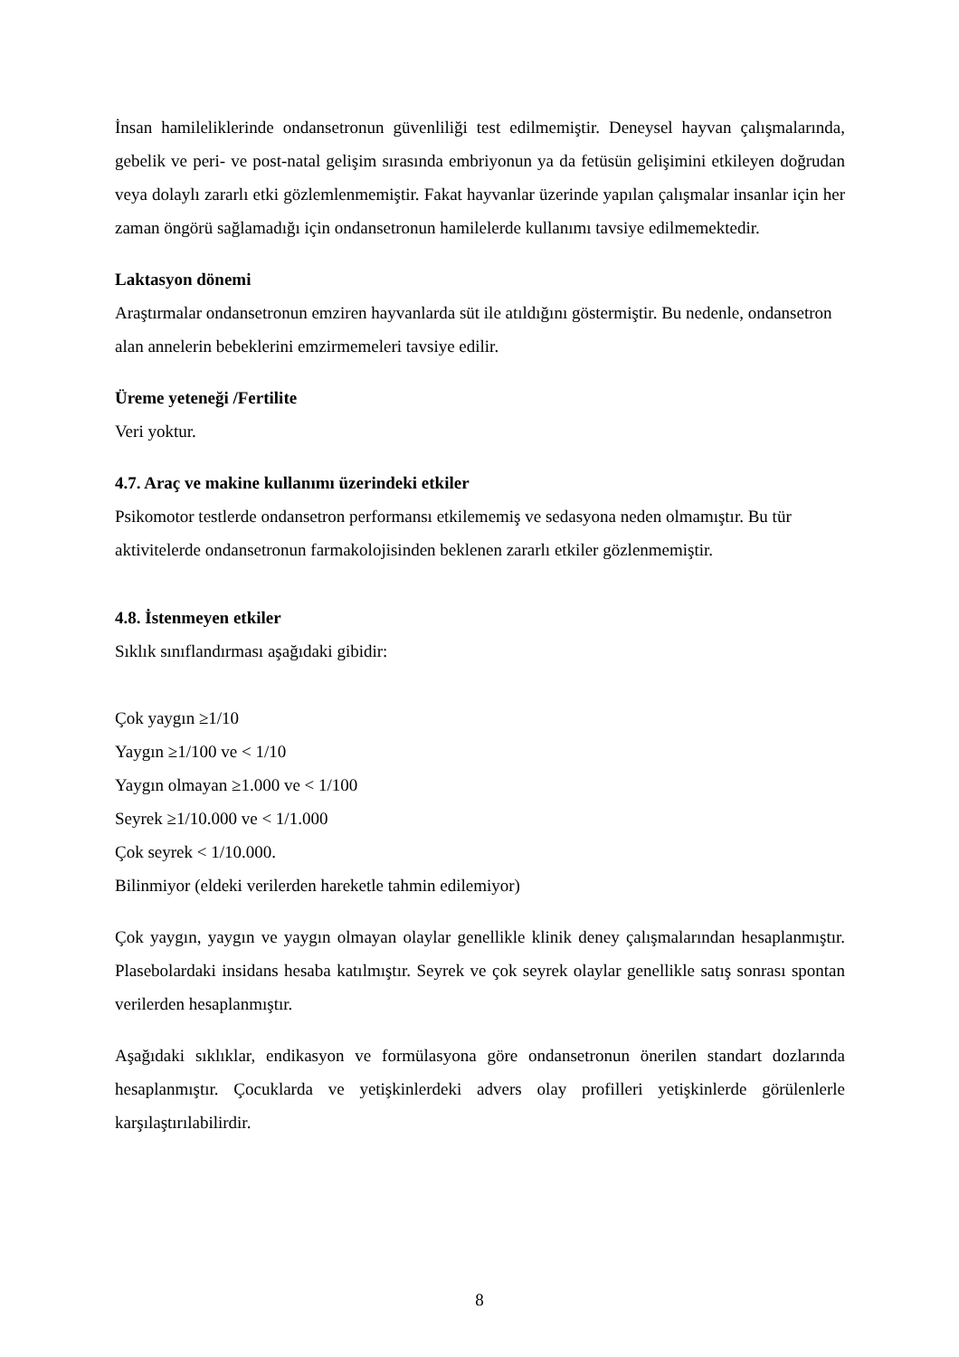İnsan hamileliklerinde ondansetronun güvenliliği test edilmemiştir. Deneysel hayvan çalışmalarında, gebelik ve peri- ve post-natal gelişim sırasında embriyonun ya da fetüsün gelişimini etkileyen doğrudan veya dolaylı zararlı etki gözlemlenmemiştir. Fakat hayvanlar üzerinde yapılan çalışmalar insanlar için her zaman öngörü sağlamadığı için ondansetronun hamilelerde kullanımı tavsiye edilmemektedir.
Laktasyon dönemi
Araştırmalar ondansetronun emziren hayvanlarda süt ile atıldığını göstermiştir. Bu nedenle, ondansetron alan annelerin bebeklerini emzirmemeleri tavsiye edilir.
Üreme yeteneği /Fertilite
Veri yoktur.
4.7. Araç ve makine kullanımı üzerindeki etkiler
Psikomotor testlerde ondansetron performansı etkilememiş ve sedasyona neden olmamıştır. Bu tür aktivitelerde ondansetronun farmakolojisinden beklenen zararlı etkiler gözlenmemiştir.
4.8. İstenmeyen etkiler
Sıklık sınıflandırması aşağıdaki gibidir:
Çok yaygın ≥1/10
Yaygın ≥1/100 ve < 1/10
Yaygın olmayan ≥1.000 ve < 1/100
Seyrek ≥1/10.000 ve < 1/1.000
Çok seyrek < 1/10.000.
Bilinmiyor (eldeki verilerden hareketle tahmin edilemiyor)
Çok yaygın, yaygın ve yaygın olmayan olaylar genellikle klinik deney çalışmalarından hesaplanmıştır. Plasebolardaki insidans hesaba katılmıştır. Seyrek ve çok seyrek olaylar genellikle satış sonrası spontan verilerden hesaplanmıştır.
Aşağıdaki sıklıklar, endikasyon ve formülasyona göre ondansetronun önerilen standart dozlarında hesaplanmıştır. Çocuklarda ve yetişkinlerdeki advers olay profilleri yetişkinlerde görülenlerle karşılaştırılabilirdir.
8